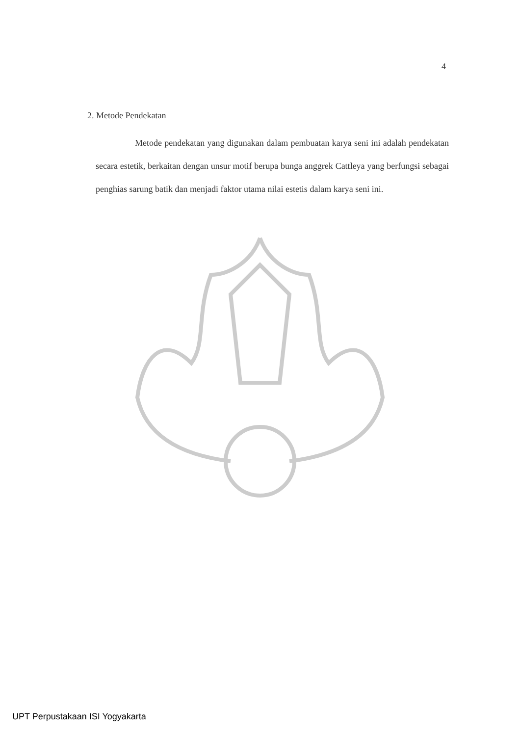4
2. Metode Pendekatan
Metode pendekatan yang digunakan dalam pembuatan karya seni ini adalah pendekatan secara estetik, berkaitan dengan unsur motif berupa bunga anggrek Cattleya yang berfungsi sebagai penghias sarung batik dan menjadi faktor utama nilai estetis dalam karya seni ini.
UPT Perpustakaan ISI Yogyakarta